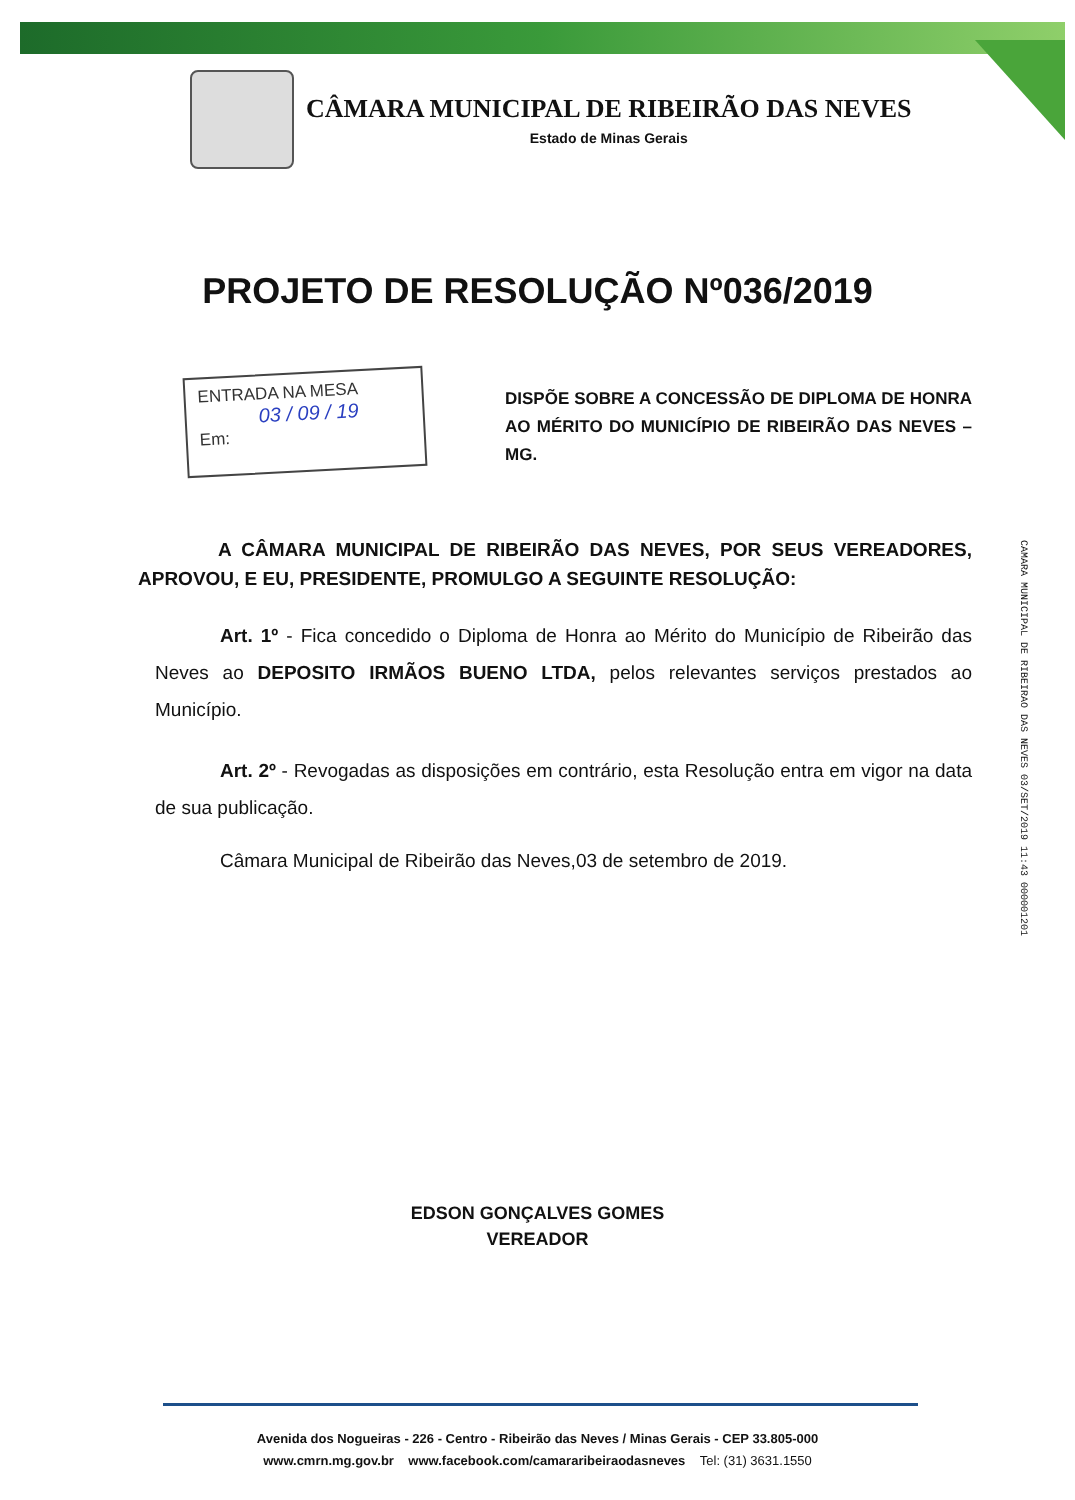CÂMARA MUNICIPAL DE RIBEIRÃO DAS NEVES
Estado de Minas Gerais
PROJETO DE RESOLUÇÃO Nº036/2019
ENTRADA NA MESA
03 / 09 / 19
Em:
DISPÕE SOBRE A CONCESSÃO DE DIPLOMA DE HONRA AO MÉRITO DO MUNICÍPIO DE RIBEIRÃO DAS NEVES – MG.
A CÂMARA MUNICIPAL DE RIBEIRÃO DAS NEVES, POR SEUS VEREADORES, APROVOU, E EU, PRESIDENTE, PROMULGO A SEGUINTE RESOLUÇÃO:
Art. 1º - Fica concedido o Diploma de Honra ao Mérito do Município de Ribeirão das Neves ao DEPOSITO IRMÃOS BUENO LTDA, pelos relevantes serviços prestados ao Município.
Art. 2º - Revogadas as disposições em contrário, esta Resolução entra em vigor na data de sua publicação.
Câmara Municipal de Ribeirão das Neves,03 de setembro de 2019.
CAMARA MUNICIPAL DE RIBEIRAO DAS NEVES 03/SET/2019 11:43 000001201
EDSON GONÇALVES GOMES
VEREADOR
Avenida dos Nogueiras - 226 - Centro - Ribeirão das Neves / Minas Gerais - CEP 33.805-000
www.cmrn.mg.gov.br www.facebook.com/camararibeiraodasneves Tel: (31) 3631.1550